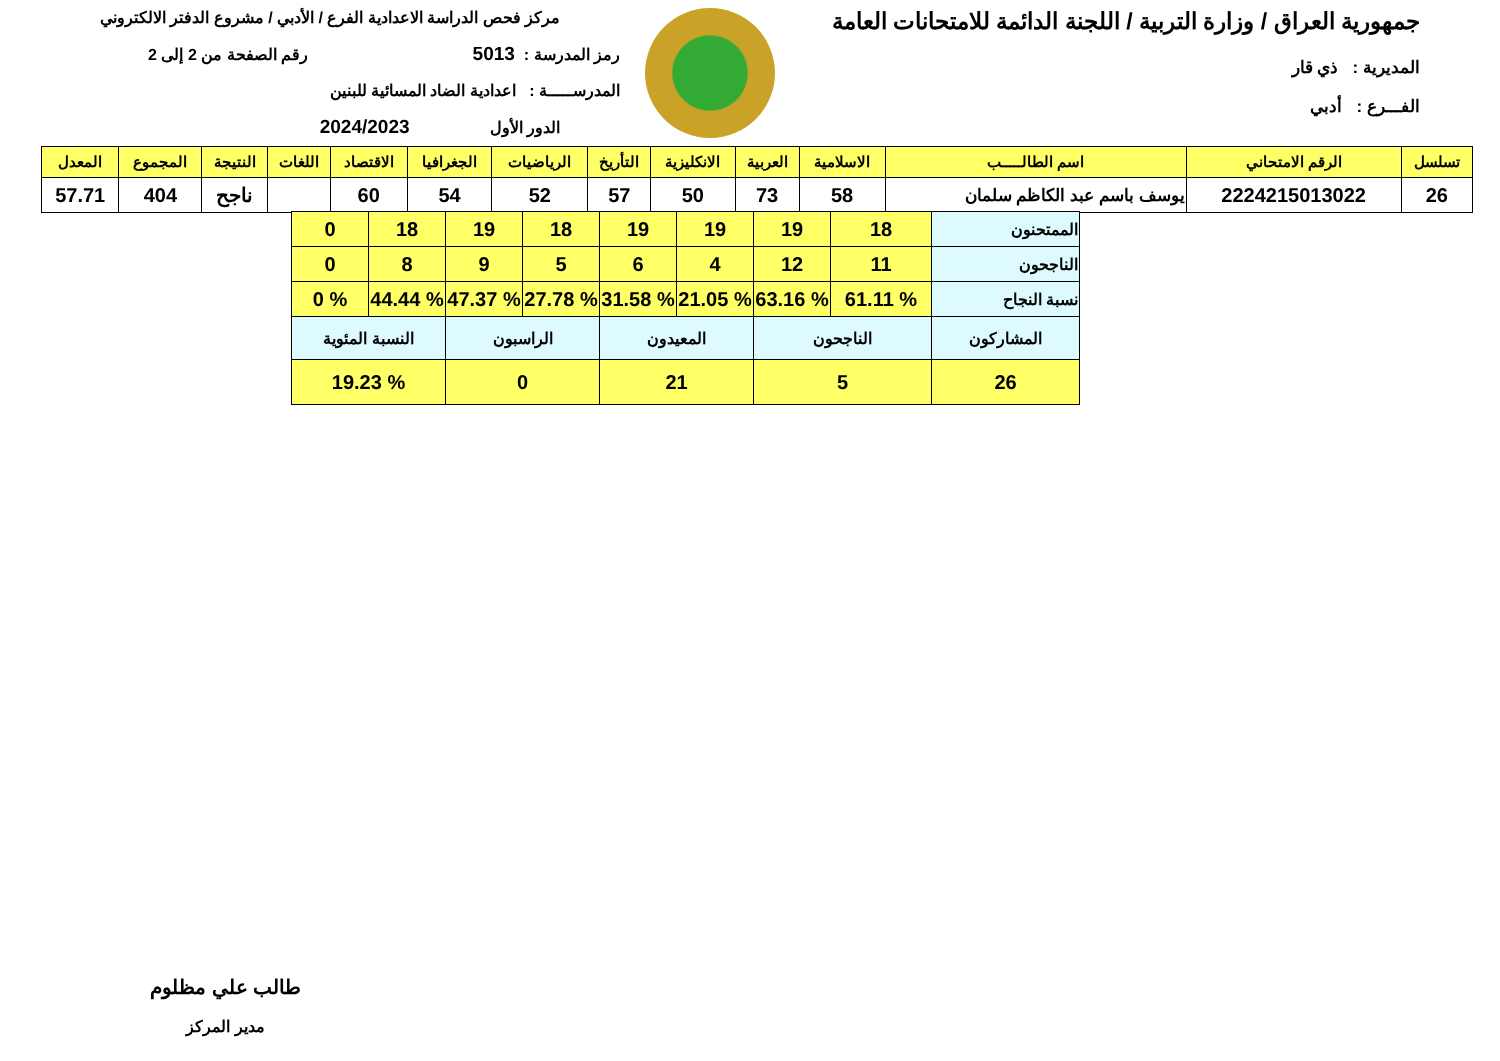جمهورية العراق / وزارة التربية / اللجنة الدائمة للامتحانات العامة
المديرية : ذي قار
الفـــرع : أدبي
مركز فحص الدراسة الاعدادية الفرع / الأدبي / مشروع الدفتر الالكتروني
رمز المدرسة : 5013 رقم الصفحة من 2 إلى 2
المدرســـــة : اعدادية الضاد المسائية للبنين
الدور الأول 2024/2023
| تسلسل | الرقم الامتحاني | اسم الطالـــــب | الاسلامية | العربية | الانكليزية | التأريخ | الرياضيات | الجغرافيا | الاقتصاد | اللغات | النتيجة | المجموع | المعدل |
| --- | --- | --- | --- | --- | --- | --- | --- | --- | --- | --- | --- | --- | --- |
| 26 | 2224215013022 | يوسف باسم عبد الكاظم سلمان | 58 | 73 | 50 | 57 | 52 | 54 | 60 | | ناجح | 404 | 57.71 |
| الممتحنون | 18 | 19 | 19 | 19 | 18 | 19 | 18 | 0 |
| الناجحون | 11 | 12 | 4 | 6 | 5 | 9 | 8 | 0 |
| نسبة النجاح | % 61.11 | % 63.16 | % 21.05 | % 31.58 | % 27.78 | % 47.37 | % 44.44 | % 0 |
| المشاركون | الناجحون | | المعيدون | | الراسبون | | النسبة المئوية | |
| 26 | 5 | | 21 | | 0 | | % 19.23 | |
طالب علي مظلوم
مدير المركز